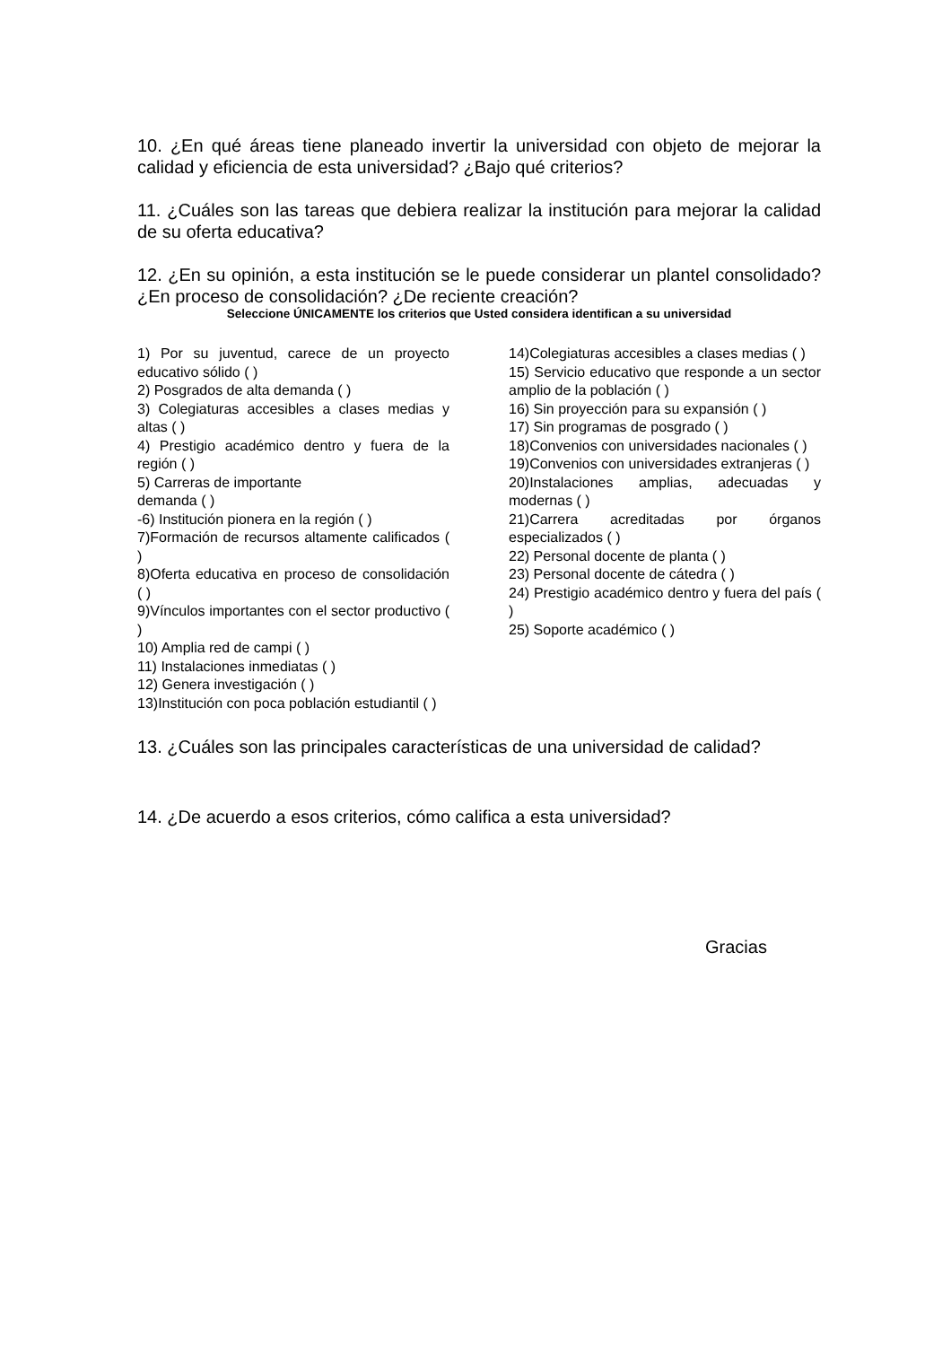10. ¿En qué áreas tiene planeado invertir la universidad con objeto de mejorar la calidad y eficiencia de esta universidad? ¿Bajo qué criterios?
11. ¿Cuáles son las tareas que debiera realizar la institución para mejorar la calidad de su oferta educativa?
12. ¿En su opinión, a esta institución se le puede considerar un plantel consolidado? ¿En proceso de consolidación? ¿De reciente creación?
Seleccione ÚNICAMENTE los criterios que Usted considera identifican a su universidad
1) Por su juventud, carece de un proyecto educativo sólido ( )
2) Posgrados de alta demanda ( )
3) Colegiaturas accesibles a clases medias y altas ( )
4) Prestigio académico dentro y fuera de la región ( )
5) Carreras de importante
demanda ( )
-6) Institución pionera en la región ( )
7)Formación de recursos altamente calificados ( )
8)Oferta educativa en proceso de consolidación ( )
9)Vínculos importantes con el sector productivo ( )
10) Amplia red de campi ( )
11) Instalaciones inmediatas ( )
12) Genera investigación ( )
13)Institución con poca población estudiantil ( )
14)Colegiaturas accesibles a clases medias ( )
15) Servicio educativo que responde a un sector amplio de la población ( )
16) Sin proyección para su expansión ( )
17) Sin programas de posgrado ( )
18)Convenios con universidades nacionales ( )
19)Convenios con universidades extranjeras ( )
20)Instalaciones amplias, adecuadas y modernas ( )
21)Carrera acreditadas por órganos especializados ( )
22) Personal docente de planta ( )
23) Personal docente de cátedra ( )
24) Prestigio académico dentro y fuera del país ( )
25) Soporte académico ( )
13. ¿Cuáles son las principales características de una universidad de calidad?
14. ¿De acuerdo a esos criterios, cómo califica a esta universidad?
Gracias